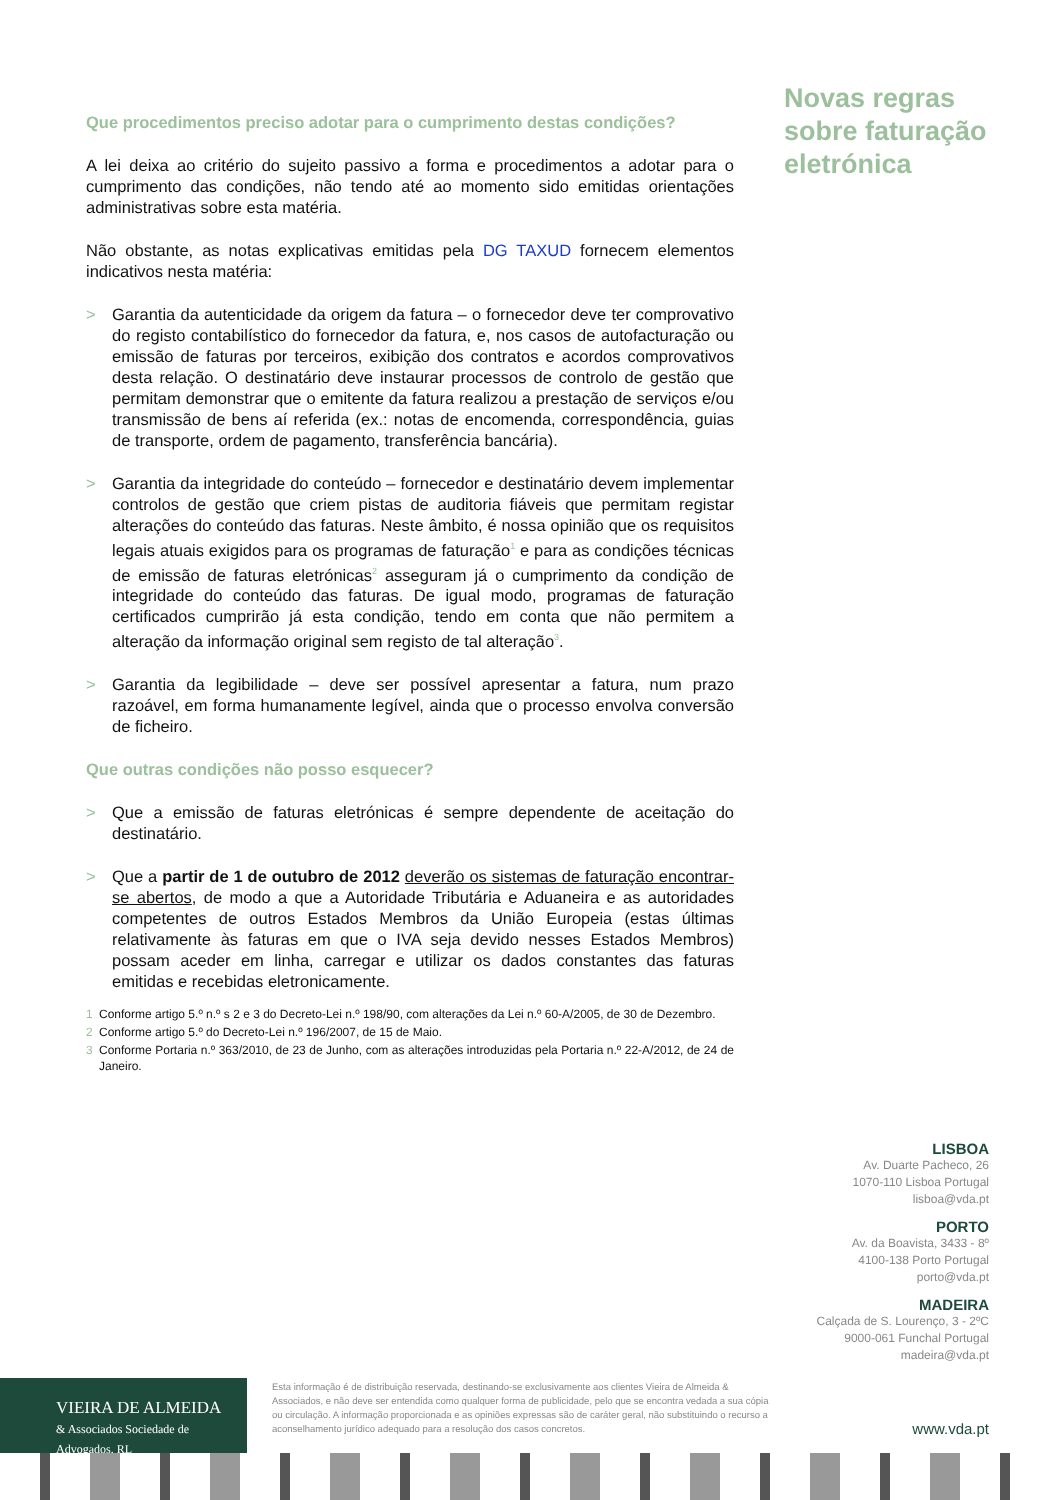Novas regras sobre faturação eletrónica
Que procedimentos preciso adotar para o cumprimento destas condições?
A lei deixa ao critério do sujeito passivo a forma e procedimentos a adotar para o cumprimento das condições, não tendo até ao momento sido emitidas orientações administrativas sobre esta matéria.
Não obstante, as notas explicativas emitidas pela DG TAXUD fornecem elementos indicativos nesta matéria:
> Garantia da autenticidade da origem da fatura – o fornecedor deve ter comprovativo do registo contabilístico do fornecedor da fatura, e, nos casos de autofacturação ou emissão de faturas por terceiros, exibição dos contratos e acordos comprovativos desta relação. O destinatário deve instaurar processos de controlo de gestão que permitam demonstrar que o emitente da fatura realizou a prestação de serviços e/ou transmissão de bens aí referida (ex.: notas de encomenda, correspondência, guias de transporte, ordem de pagamento, transferência bancária).
> Garantia da integridade do conteúdo – fornecedor e destinatário devem implementar controlos de gestão que criem pistas de auditoria fiáveis que permitam registar alterações do conteúdo das faturas. Neste âmbito, é nossa opinião que os requisitos legais atuais exigidos para os programas de faturação<sup>1</sup> e para as condições técnicas de emissão de faturas eletrónicas<sup>2</sup> asseguram já o cumprimento da condição de integridade do conteúdo das faturas. De igual modo, programas de faturação certificados cumprirão já esta condição, tendo em conta que não permitem a alteração da informação original sem registo de tal alteração<sup>3</sup>.
> Garantia da legibilidade – deve ser possível apresentar a fatura, num prazo razoável, em forma humanamente legível, ainda que o processo envolva conversão de ficheiro.
Que outras condições não posso esquecer?
> Que a emissão de faturas eletrónicas é sempre dependente de aceitação do destinatário.
> Que a partir de 1 de outubro de 2012 deverão os sistemas de faturação encontrar-se abertos, de modo a que a Autoridade Tributária e Aduaneira e as autoridades competentes de outros Estados Membros da União Europeia (estas últimas relativamente às faturas em que o IVA seja devido nesses Estados Membros) possam aceder em linha, carregar e utilizar os dados constantes das faturas emitidas e recebidas eletronicamente.
1 Conforme artigo 5.º n.º s 2 e 3 do Decreto-Lei n.º 198/90, com alterações da Lei n.º 60-A/2005, de 30 de Dezembro.
2 Conforme artigo 5.º do Decreto-Lei n.º 196/2007, de 15 de Maio.
3 Conforme Portaria n.º 363/2010, de 23 de Junho, com as alterações introduzidas pela Portaria n.º 22-A/2012, de 24 de Janeiro.
LISBOA
Av. Duarte Pacheco, 26
1070-110 Lisboa Portugal
lisboa@vda.pt
PORTO
Av. da Boavista, 3433 - 8º
4100-138 Porto Portugal
porto@vda.pt
MADEIRA
Calçada de S. Lourenço, 3 - 2ºC
9000-061 Funchal Portugal
madeira@vda.pt
VIEIRA DE ALMEIDA
& Associados Sociedade de Advogados, RL
Esta informação é de distribuição reservada, destinando-se exclusivamente aos clientes Vieira de Almeida & Associados, e não deve ser entendida como qualquer forma de publicidade, pelo que se encontra vedada a sua cópia ou circulação. A informação proporcionada e as opiniões expressas são de caráter geral, não substituindo o recurso a aconselhamento jurídico adequado para a resolução dos casos concretos.
www.vda.pt